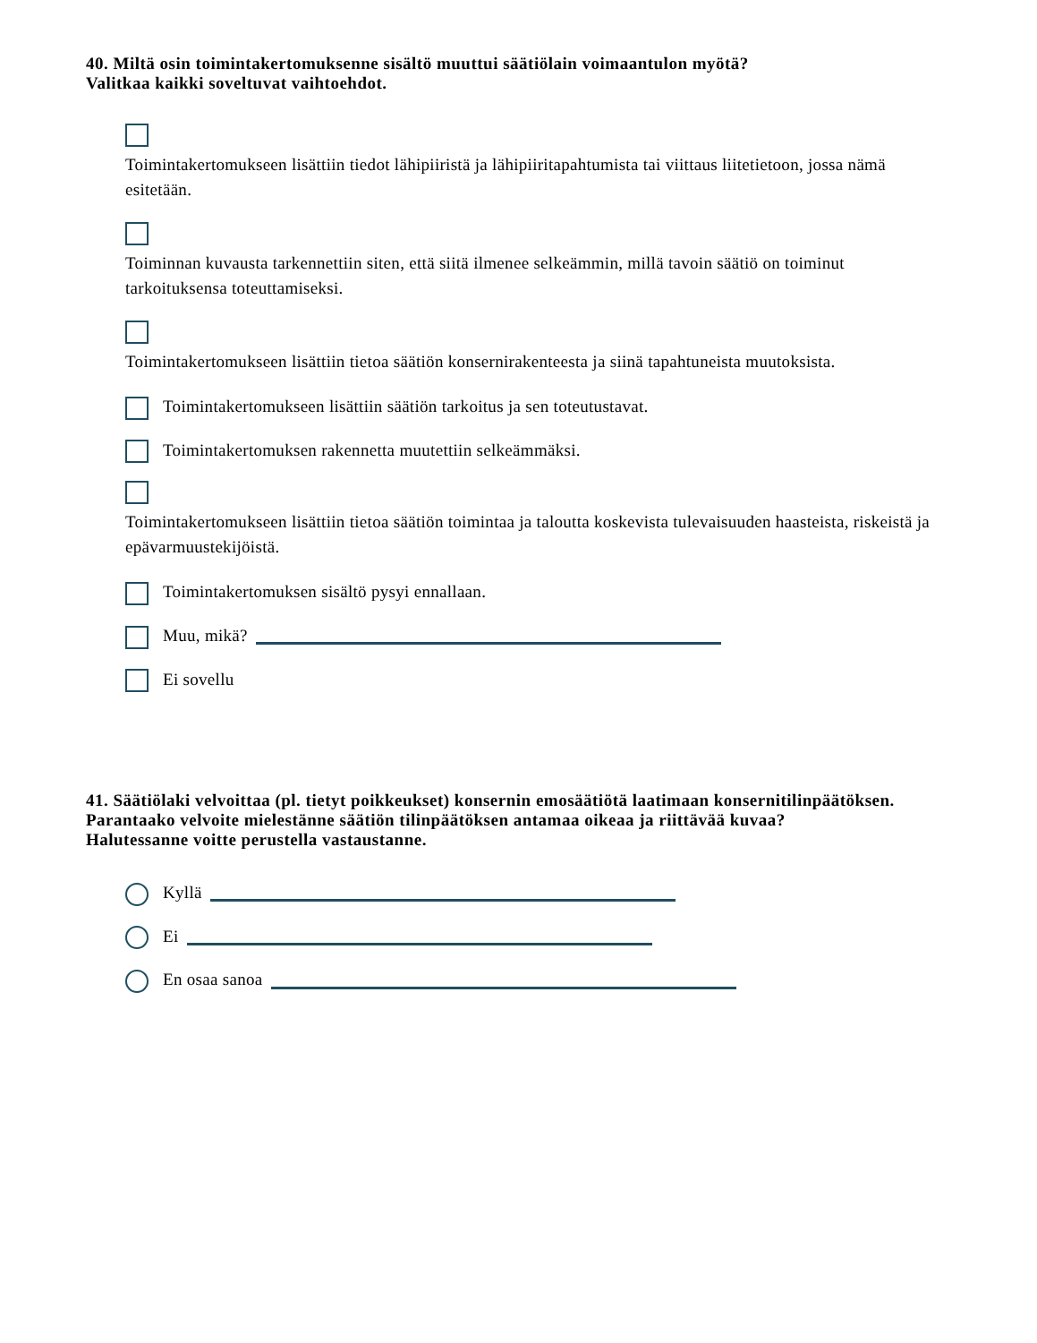40. Miltä osin toimintakertomuksenne sisältö muuttui säätiölain voimaantulon myötä?
Valitkaa kaikki soveltuvat vaihtoehdot.
Toimintakertomukseen lisättiin tiedot lähipiiristä ja lähipiiritapahtumista tai viittaus liitetietoon, jossa nämä esitetään.
Toiminnan kuvausta tarkennettiin siten, että siitä ilmenee selkeämmin, millä tavoin säätiö on toiminut tarkoituksensa toteuttamiseksi.
Toimintakertomukseen lisättiin tietoa säätiön konsernirakenteesta ja siinä tapahtuneista muutoksista.
Toimintakertomukseen lisättiin säätiön tarkoitus ja sen toteutustavat.
Toimintakertomuksen rakennetta muutettiin selkeämmäksi.
Toimintakertomukseen lisättiin tietoa säätiön toimintaa ja taloutta koskevista tulevaisuuden haasteista, riskeistä ja epävarmuustekijöistä.
Toimintakertomuksen sisältö pysyi ennallaan.
Muu, mikä?
Ei sovellu
41. Säätiölaki velvoittaa (pl. tietyt poikkeukset) konsernin emosäätiötä laatimaan konsernitilinpäätöksen. Parantaako velvoite mielestänne säätiön tilinpäätöksen antamaa oikeaa ja riittävää kuvaa?
Halutessanne voitte perustella vastaustanne.
Kyllä
Ei
En osaa sanoa